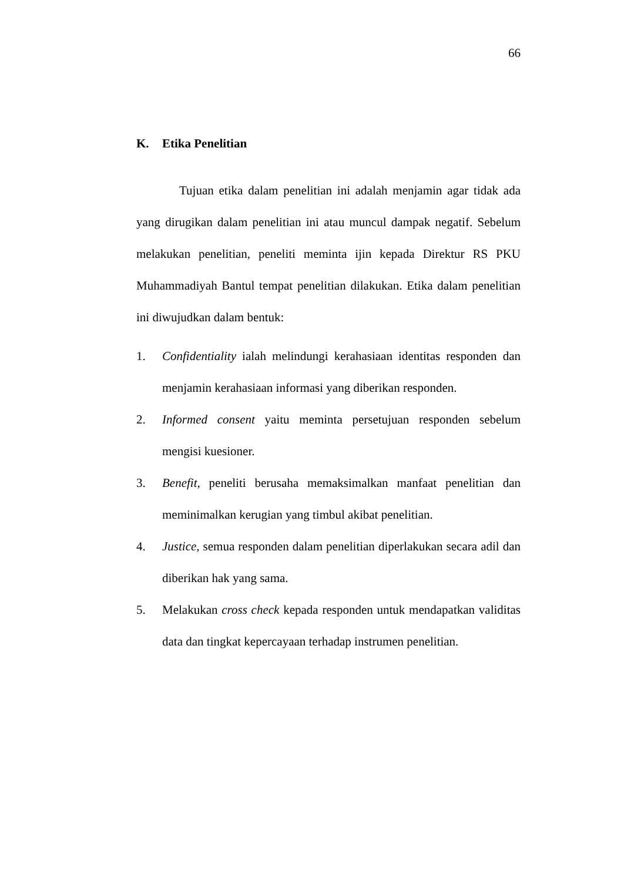66
K. Etika Penelitian
Tujuan etika dalam penelitian ini adalah menjamin agar tidak ada yang dirugikan dalam penelitian ini atau muncul dampak negatif. Sebelum melakukan penelitian, peneliti meminta ijin kepada Direktur RS PKU Muhammadiyah Bantul tempat penelitian dilakukan. Etika dalam penelitian ini diwujudkan dalam bentuk:
1. Confidentiality ialah melindungi kerahasiaan identitas responden dan menjamin kerahasiaan informasi yang diberikan responden.
2. Informed consent yaitu meminta persetujuan responden sebelum mengisi kuesioner.
3. Benefit, peneliti berusaha memaksimalkan manfaat penelitian dan meminimalkan kerugian yang timbul akibat penelitian.
4. Justice, semua responden dalam penelitian diperlakukan secara adil dan diberikan hak yang sama.
5. Melakukan cross check kepada responden untuk mendapatkan validitas data dan tingkat kepercayaan terhadap instrumen penelitian.